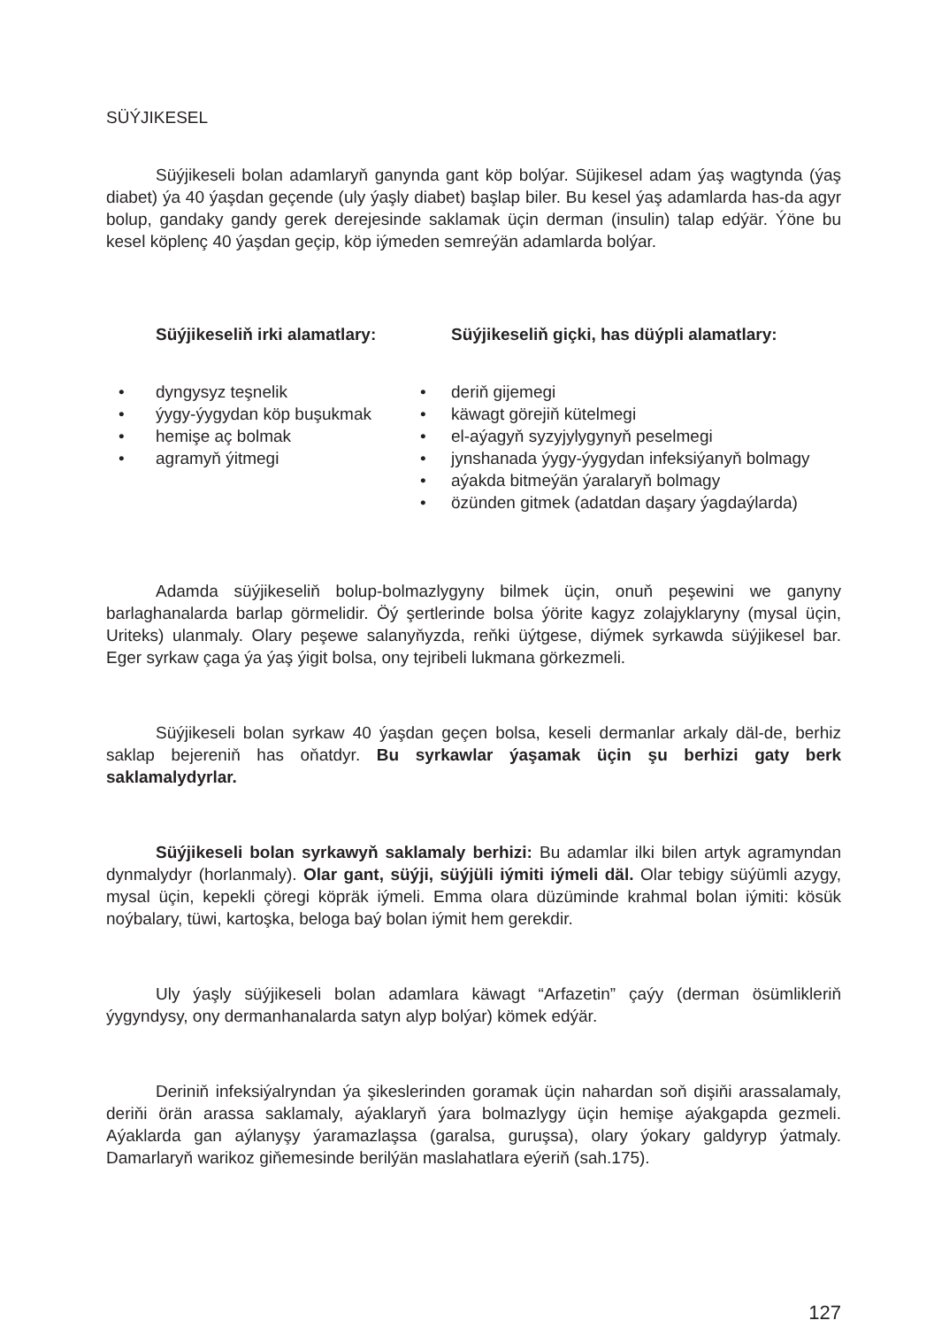SÜÝJIKESEL
Süýjikeseli bolan adamlaryň ganynda gant köp bolýar. Süjikesel adam ýaş wagtynda (ýaş diabet) ýa 40 ýaşdan geçende (uly ýaşly diabet) başlap biler. Bu kesel ýaş adamlarda has-da agyr bolup, gandaky gandy gerek derejesinde saklamak üçin derman (insulin) talap edýär. Ýöne bu kesel köplenç 40 ýaşdan geçip, köp iýmeden semreýän adamlarda bolýar.
Süýjikeseliň irki alamatlary:
• dyngysyz teşnelik
• ýygy-ýygydan köp buşukmak
• hemişe aç bolmak
• agramyň ýitmegi
Süýjikeseliň giçki, has düýpli alamatlary:
• deriň gijemegi
• käwagt görejiň kütelmegi
• el-aýagyň syzyjylygynyň peselmegi
• jynshanada ýygy-ýygydan infeksiýanyň bolmagy
• aýakda bitmeýän ýaralaryň bolmagy
• özünden gitmek (adatdan daşary ýagdaýlarda)
Adamda süýjikeseliň bolup-bolmazlygyny bilmek üçin, onuň peşewini we ganyny barlaghanalarda barlap görmelidir. Öý şertlerinde bolsa ýörite kagyz zolajyklaryny (mysal üçin, Uriteks) ulanmaly. Olary peşewe salanyňyzda, reňki üýtgese, diýmek syrkawda süýjikesel bar. Eger syrkaw çaga ýa ýaş ýigit bolsa, ony tejribeli lukmana görkezmeli.
Süýjikeseli bolan syrkaw 40 ýaşdan geçen bolsa, keseli dermanlar arkaly däl-de, berhiz saklap bejereniň has oňatdyr. Bu syrkawlar ýaşamak üçin şu berhizi gaty berk saklamalydyrlar.
Süýjikeseli bolan syrkawyň saklamaly berhizi: Bu adamlar ilki bilen artyk agramyndan dynmalydyr (horlanmaly). Olar gant, süýji, süýjüli iýmiti iýmeli däl. Olar tebigy süýümli azygy, mysal üçin, kepekli çöregi köpräk iýmeli. Emma olara düzüminde krahmal bolan iýmiti: kösük noýbalary, tüwi, kartoşka, beloga baý bolan iýmit hem gerekdir.
Uly ýaşly süýjikeseli bolan adamlara käwagt “Arfazetin” çaýy (derman ösümlikleriň ýygyndysy, ony dermanhanalarda satyn alyp bolýar) kömek edýär.
Deriniň infeksiýalryndan ýa şikeslerinden goramak üçin nahardan soň dişiňi arassalamaly, deriňi örän arassa saklamaly, aýaklaryň ýara bolmazlygy üçin hemişe aýakgapda gezmeli. Aýaklarda gan aýlanyşy ýaramazlaşsa (garalsa, guruşsa), olary ýokary galdyryp ýatmaly. Damarlaryň warikoz giňemesinde berilýän maslahatlara eýeriň (sah.175).
127